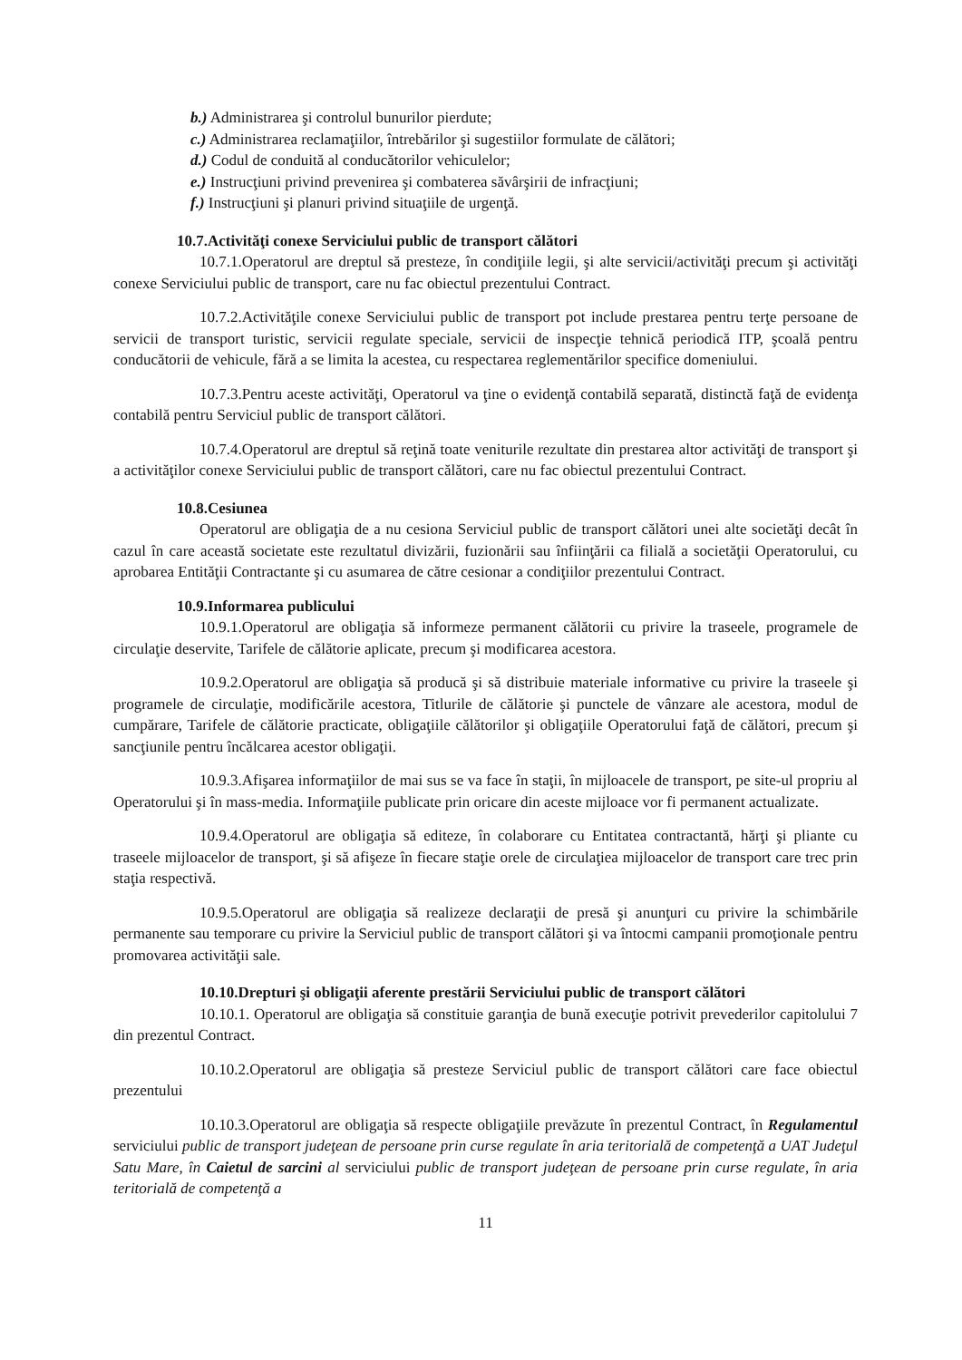b.) Administrarea şi controlul bunurilor pierdute;
c.) Administrarea reclamaţiilor, întrebărilor şi sugestiilor formulate de călători;
d.) Codul de conduită al conducătorilor vehiculelor;
e.) Instrucţiuni privind prevenirea şi combaterea săvârşirii de infracţiuni;
f.) Instrucţiuni şi planuri privind situaţiile de urgenţă.
10.7.Activităţi conexe Serviciului public de transport călători
10.7.1.Operatorul are dreptul să presteze, în condiţiile legii, şi alte servicii/activităţi precum şi activităţi conexe Serviciului public de transport, care nu fac obiectul prezentului Contract.
10.7.2.Activităţile conexe Serviciului public de transport pot include prestarea pentru terţe persoane de servicii de transport turistic, servicii regulate speciale, servicii de inspecţie tehnică periodică ITP, şcoală pentru conducătorii de vehicule, fără a se limita la acestea, cu respectarea reglementărilor specifice domeniului.
10.7.3.Pentru aceste activităţi, Operatorul va ţine o evidenţă contabilă separată, distinctă faţă de evidenţa contabilă pentru Serviciul public de transport călători.
10.7.4.Operatorul are dreptul să reţină toate veniturile rezultate din prestarea altor activităţi de transport şi a activităţilor conexe Serviciului public de transport călători, care nu fac obiectul prezentului Contract.
10.8.Cesiunea
Operatorul are obligaţia de a nu cesiona Serviciul public de transport călători unei alte societăţi decât în cazul în care această societate este rezultatul divizării, fuzionării sau înfiinţării ca filială a societăţii Operatorului, cu aprobarea Entităţii Contractante şi cu asumarea de către cesionar a condiţiilor prezentului Contract.
10.9.Informarea publicului
10.9.1.Operatorul are obligaţia să informeze permanent călătorii cu privire la traseele, programele de circulaţie deservite, Tarifele de călătorie aplicate, precum şi modificarea acestora.
10.9.2.Operatorul are obligaţia să producă şi să distribuie materiale informative cu privire la traseele şi programele de circulaţie, modificările acestora, Titlurile de călătorie şi punctele de vânzare ale acestora, modul de cumpărare, Tarifele de călătorie practicate, obligaţiile călătorilor şi obligaţiile Operatorului faţă de călători, precum şi sancţiunile pentru încălcarea acestor obligaţii.
10.9.3.Afişarea informaţiilor de mai sus se va face în staţii, în mijloacele de transport, pe site-ul propriu al Operatorului şi în mass-media. Informaţiile publicate prin oricare din aceste mijloace vor fi permanent actualizate.
10.9.4.Operatorul are obligaţia să editeze, în colaborare cu Entitatea contractantă, hărţi şi pliante cu traseele mijloacelor de transport, şi să afişeze în fiecare staţie orele de circulaţiea mijloacelor de transport care trec prin staţia respectivă.
10.9.5.Operatorul are obligaţia să realizeze declaraţii de presă şi anunţuri cu privire la schimbările permanente sau temporare cu privire la Serviciul public de transport călători şi va întocmi campanii promoţionale pentru promovarea activităţii sale.
10.10.Drepturi şi obligaţii aferente prestării Serviciului public de transport călători
10.10.1. Operatorul are obligaţia să constituie garanţia de bună execuţie potrivit prevederilor capitolului 7 din prezentul Contract.
10.10.2.Operatorul are obligaţia să presteze Serviciul public de transport călători care face obiectul prezentului
10.10.3.Operatorul are obligaţia să respecte obligaţiile prevăzute în prezentul Contract, în Regulamentul serviciului public de transport judeţean de persoane prin curse regulate în aria teritorială de competenţă a UAT Judeţul Satu Mare, în Caietul de sarcini al serviciului public de transport judeţean de persoane prin curse regulate, în aria teritorială de competenţă a
11